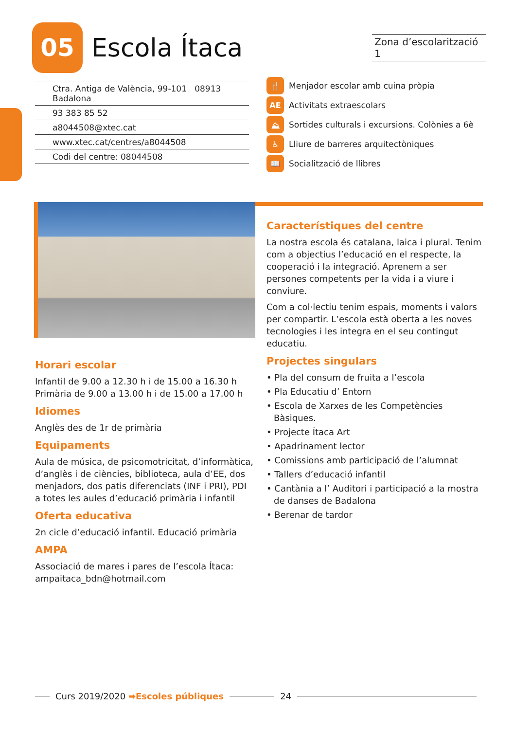05
Escola Ítaca
Zona d’escolarització 1
Ctra. Antiga de València, 99-101 08913 Badalona
93 383 85 52
a8044508@xtec.cat
www.xtec.cat/centres/a8044508
Codi del centre: 08044508
🍴 Menjador escolar amb cuina pròpia
AE Activitats extraescolars
⛰ Sortides culturals i excursions. Colònies a 6è
♿ Lliure de barreres arquitectòniques
📖 Socialització de llibres
Horari escolar
Infantil de 9.00 a 12.30 h i de 15.00 a 16.30 h
Primària de 9.00 a 13.00 h i de 15.00 a 17.00 h
Idiomes
Anglès des de 1r de primària
Equipaments
Aula de música, de psicomotricitat, d’informàtica, d’anglès i de ciències, biblioteca, aula d’EE, dos menjadors, dos patis diferenciats (INF i PRI), PDI a totes les aules d’educació primària i infantil
Oferta educativa
2n cicle d’educació infantil. Educació primària
AMPA
Associació de mares i pares de l’escola Ítaca:
ampaitaca_bdn@hotmail.com
Característiques del centre
La nostra escola és catalana, laica i plural. Tenim com a objectius l’educació en el respecte, la cooperació i la integració. Aprenem a ser persones competents per la vida i a viure i conviure.
Com a col·lectiu tenim espais, moments i valors per compartir. L’escola està oberta a les noves tecnologies i les integra en el seu contingut educatiu.
Projectes singulars
• Pla del consum de fruita a l’escola
• Pla Educatiu d’ Entorn
• Escola de Xarxes de les Competències Bàsiques.
• Projecte Ítaca Art
• Apadrinament lector
• Comissions amb participació de l’alumnat
• Tallers d’educació infantil
• Cantània a l’ Auditori i participació a la mostra de danses de Badalona
• Berenar de tardor
Curs 2019/2020 ➡Escoles públiques 24